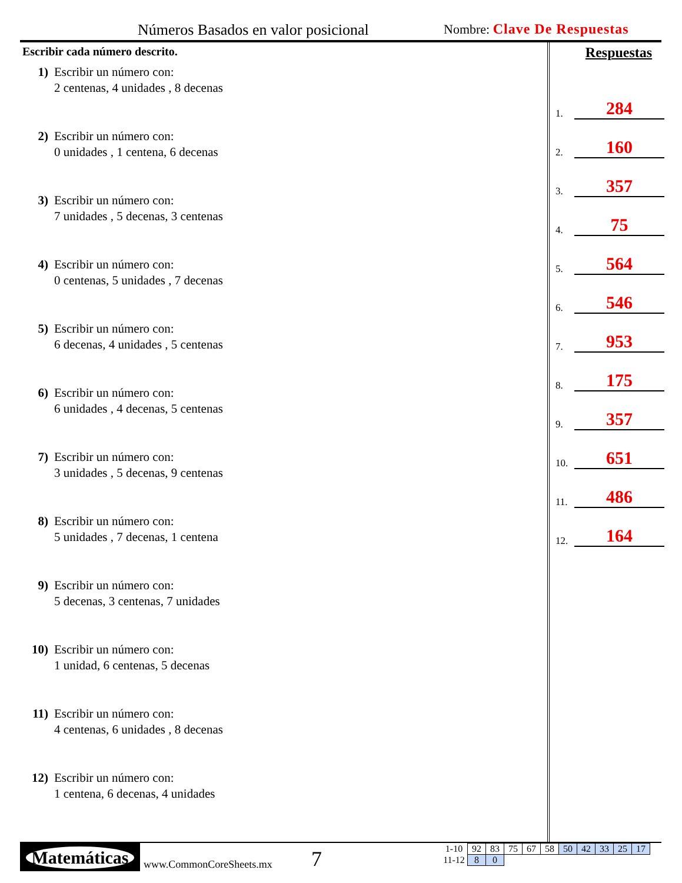Números Basados en valor posicional
Nombre: Clave De Respuestas
Escribir cada número descrito.
1) Escribir un número con:
2 centenas, 4 unidades , 8 decenas
2) Escribir un número con:
0 unidades , 1 centena, 6 decenas
3) Escribir un número con:
7 unidades , 5 decenas, 3 centenas
4) Escribir un número con:
0 centenas, 5 unidades , 7 decenas
5) Escribir un número con:
6 decenas, 4 unidades , 5 centenas
6) Escribir un número con:
6 unidades , 4 decenas, 5 centenas
7) Escribir un número con:
3 unidades , 5 decenas, 9 centenas
8) Escribir un número con:
5 unidades , 7 decenas, 1 centena
9) Escribir un número con:
5 decenas, 3 centenas, 7 unidades
10) Escribir un número con:
1 unidad, 6 centenas, 5 decenas
11) Escribir un número con:
4 centenas, 6 unidades , 8 decenas
12) Escribir un número con:
1 centena, 6 decenas, 4 unidades
Respuestas
1. 284
2. 160
3. 357
4. 75
5. 564
6. 546
7. 953
8. 175
9. 357
10. 651
11. 486
12. 164
Matemáticas
www.CommonCoreSheets.mx 7
| 1-10 | 92 | 83 | 75 | 67 | 58 | 50 | 42 | 33 | 25 | 17 |
| 11-12 | 8 | 0 | | | | | | | | |